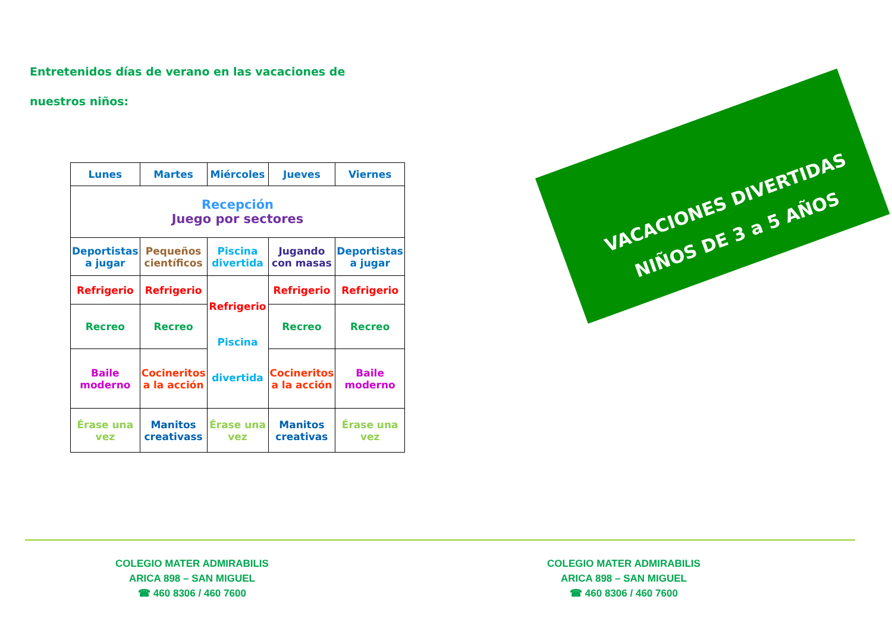Entretenidos días de verano en las vacaciones de nuestros niños:
| Lunes | Martes | Miércoles | Jueves | Viernes |
| --- | --- | --- | --- | --- |
| Recepción Juego por sectores | | | | |
| Deportistas a jugar | Pequeños científicos | Piscina divertida | Jugando con masas | Deportistas a jugar |
| Refrigerio | Refrigerio | Refrigerio Piscina divertida | Refrigerio | Refrigerio |
| Recreo | Recreo | | Recreo | Recreo |
| Baile moderno | Cocineritos a la acción | | Cocineritos a la acción | Baile moderno |
| Érase una vez | Manitos creativass | Érase una vez | Manitos creativas | Érase una vez |
VACACIONES DIVERTIDAS
NIÑOS DE 3 a 5 AÑOS
COLEGIO MATER ADMIRABILIS
ARICA 898 – SAN MIGUEL
☎ 460 8306 / 460 7600
COLEGIO MATER ADMIRABILIS
ARICA 898 – SAN MIGUEL
☎ 460 8306 / 460 7600